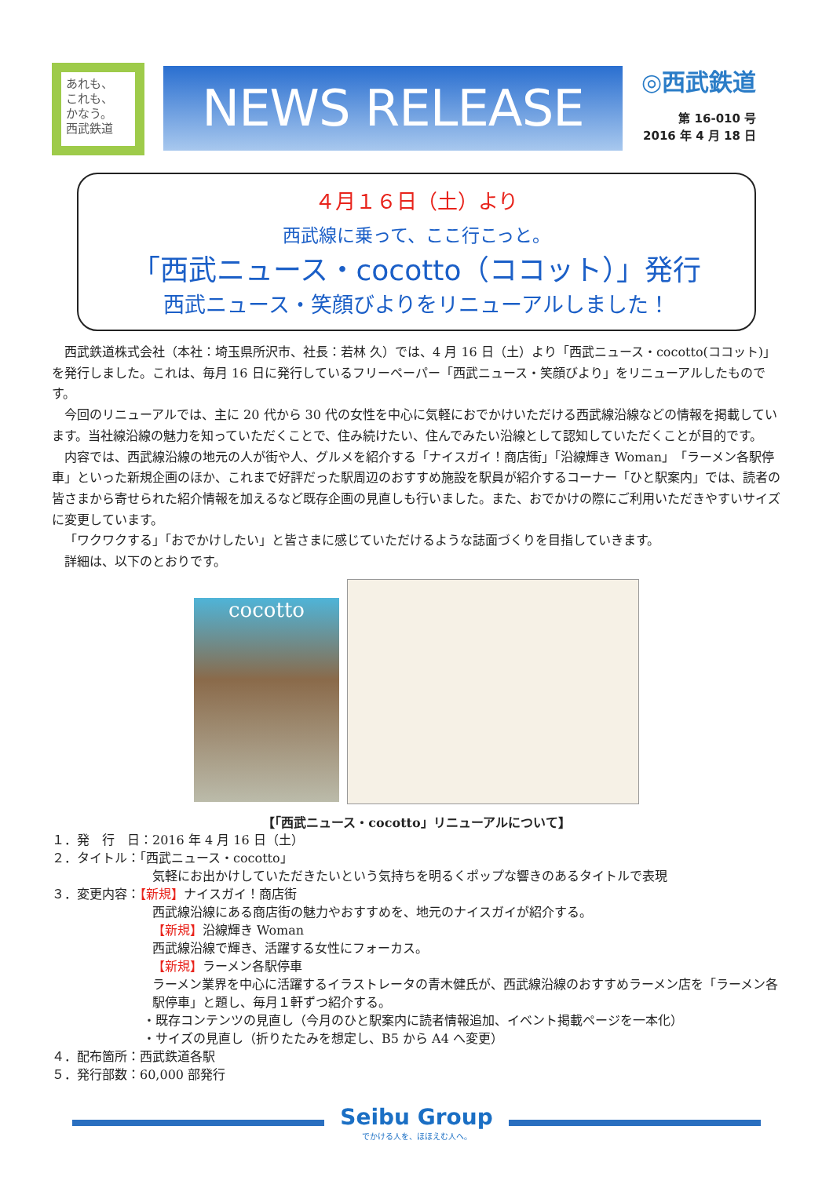あれも、
これも、
かなう。
西武鉄道
NEWS RELEASE
◎西武鉄道
第 16-010 号
2016 年 4 月 18 日
４月１６日（土）より
西武線に乗って、ここ行こっと。
「西武ニュース・cocotto（ココット）」発行
西武ニュース・笑顔びよりをリニューアルしました！
西武鉄道株式会社（本社：埼玉県所沢市、社長：若林 久）では、4 月 16 日（土）より「西武ニュース・cocotto(ココット)」を発行しました。これは、毎月 16 日に発行しているフリーペーパー「西武ニュース・笑顔びより」をリニューアルしたものです。
今回のリニューアルでは、主に 20 代から 30 代の女性を中心に気軽におでかけいただける西武線沿線などの情報を掲載しています。当社線沿線の魅力を知っていただくことで、住み続けたい、住んでみたい沿線として認知していただくことが目的です。
内容では、西武線沿線の地元の人が街や人、グルメを紹介する「ナイスガイ！商店街」「沿線輝き Woman」「ラーメン各駅停車」といった新規企画のほか、これまで好評だった駅周辺のおすすめ施設を駅員が紹介するコーナー「ひと駅案内」では、読者の皆さまから寄せられた紹介情報を加えるなど既存企画の見直しも行いました。また、おでかけの際にご利用いただきやすいサイズに変更しています。
「ワクワクする」「おでかけしたい」と皆さまに感じていただけるような誌面づくりを目指していきます。
詳細は、以下のとおりです。
cocotto
【「西武ニュース・cocotto」リニューアルについて】
１．発　行　日：2016 年 4 月 16 日（土）
２．タイトル：「西武ニュース・cocotto」
気軽にお出かけしていただきたいという気持ちを明るくポップな響きのあるタイトルで表現
３．変更内容：【新規】ナイスガイ！商店街
西武線沿線にある商店街の魅力やおすすめを、地元のナイスガイが紹介する。
【新規】沿線輝き Woman
西武線沿線で輝き、活躍する女性にフォーカス。
【新規】ラーメン各駅停車
ラーメン業界を中心に活躍するイラストレータの青木健氏が、西武線沿線のおすすめラーメン店を「ラーメン各駅停車」と題し、毎月１軒ずつ紹介する。
・既存コンテンツの見直し（今月のひと駅案内に読者情報追加、イベント掲載ページを一本化）
・サイズの見直し（折りたたみを想定し、B5 から A4 へ変更）
４．配布箇所：西武鉄道各駅
５．発行部数：60,000 部発行
Seibu Group
でかける人を、ほほえむ人へ。